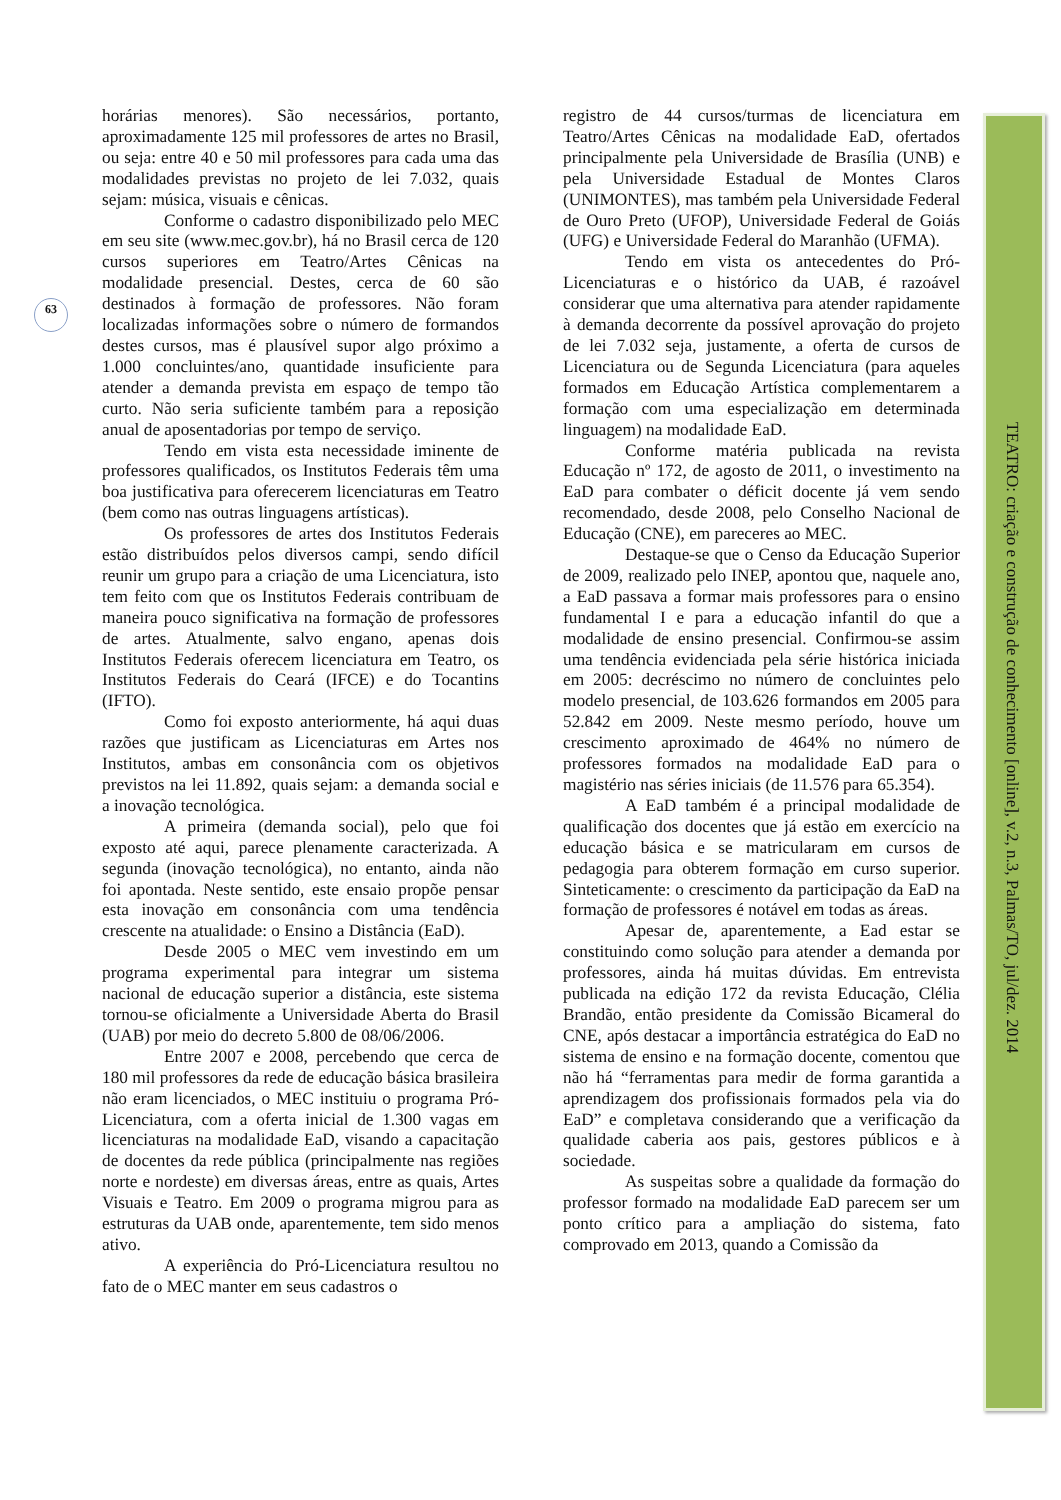63
horárias menores). São necessários, portanto, aproximadamente 125 mil professores de artes no Brasil, ou seja: entre 40 e 50 mil professores para cada uma das modalidades previstas no projeto de lei 7.032, quais sejam: música, visuais e cênicas.
Conforme o cadastro disponibilizado pelo MEC em seu site (www.mec.gov.br), há no Brasil cerca de 120 cursos superiores em Teatro/Artes Cênicas na modalidade presencial. Destes, cerca de 60 são destinados à formação de professores. Não foram localizadas informações sobre o número de formandos destes cursos, mas é plausível supor algo próximo a 1.000 concluintes/ano, quantidade insuficiente para atender a demanda prevista em espaço de tempo tão curto. Não seria suficiente também para a reposição anual de aposentadorias por tempo de serviço.
Tendo em vista esta necessidade iminente de professores qualificados, os Institutos Federais têm uma boa justificativa para oferecerem licenciaturas em Teatro (bem como nas outras linguagens artísticas).
Os professores de artes dos Institutos Federais estão distribuídos pelos diversos campi, sendo difícil reunir um grupo para a criação de uma Licenciatura, isto tem feito com que os Institutos Federais contribuam de maneira pouco significativa na formação de professores de artes. Atualmente, salvo engano, apenas dois Institutos Federais oferecem licenciatura em Teatro, os Institutos Federais do Ceará (IFCE) e do Tocantins (IFTO).
Como foi exposto anteriormente, há aqui duas razões que justificam as Licenciaturas em Artes nos Institutos, ambas em consonância com os objetivos previstos na lei 11.892, quais sejam: a demanda social e a inovação tecnológica.
A primeira (demanda social), pelo que foi exposto até aqui, parece plenamente caracterizada. A segunda (inovação tecnológica), no entanto, ainda não foi apontada. Neste sentido, este ensaio propõe pensar esta inovação em consonância com uma tendência crescente na atualidade: o Ensino a Distância (EaD).
Desde 2005 o MEC vem investindo em um programa experimental para integrar um sistema nacional de educação superior a distância, este sistema tornou-se oficialmente a Universidade Aberta do Brasil (UAB) por meio do decreto 5.800 de 08/06/2006.
Entre 2007 e 2008, percebendo que cerca de 180 mil professores da rede de educação básica brasileira não eram licenciados, o MEC instituiu o programa Pró-Licenciatura, com a oferta inicial de 1.300 vagas em licenciaturas na modalidade EaD, visando a capacitação de docentes da rede pública (principalmente nas regiões norte e nordeste) em diversas áreas, entre as quais, Artes Visuais e Teatro. Em 2009 o programa migrou para as estruturas da UAB onde, aparentemente, tem sido menos ativo.
A experiência do Pró-Licenciatura resultou no fato de o MEC manter em seus cadastros o
registro de 44 cursos/turmas de licenciatura em Teatro/Artes Cênicas na modalidade EaD, ofertados principalmente pela Universidade de Brasília (UNB) e pela Universidade Estadual de Montes Claros (UNIMONTES), mas também pela Universidade Federal de Ouro Preto (UFOP), Universidade Federal de Goiás (UFG) e Universidade Federal do Maranhão (UFMA).
Tendo em vista os antecedentes do Pró-Licenciaturas e o histórico da UAB, é razoável considerar que uma alternativa para atender rapidamente à demanda decorrente da possível aprovação do projeto de lei 7.032 seja, justamente, a oferta de cursos de Licenciatura ou de Segunda Licenciatura (para aqueles formados em Educação Artística complementarem a formação com uma especialização em determinada linguagem) na modalidade EaD.
Conforme matéria publicada na revista Educação nº 172, de agosto de 2011, o investimento na EaD para combater o déficit docente já vem sendo recomendado, desde 2008, pelo Conselho Nacional de Educação (CNE), em pareceres ao MEC.
Destaque-se que o Censo da Educação Superior de 2009, realizado pelo INEP, apontou que, naquele ano, a EaD passava a formar mais professores para o ensino fundamental I e para a educação infantil do que a modalidade de ensino presencial. Confirmou-se assim uma tendência evidenciada pela série histórica iniciada em 2005: decréscimo no número de concluintes pelo modelo presencial, de 103.626 formandos em 2005 para 52.842 em 2009. Neste mesmo período, houve um crescimento aproximado de 464% no número de professores formados na modalidade EaD para o magistério nas séries iniciais (de 11.576 para 65.354).
A EaD também é a principal modalidade de qualificação dos docentes que já estão em exercício na educação básica e se matricularam em cursos de pedagogia para obterem formação em curso superior. Sinteticamente: o crescimento da participação da EaD na formação de professores é notável em todas as áreas.
Apesar de, aparentemente, a Ead estar se constituindo como solução para atender a demanda por professores, ainda há muitas dúvidas. Em entrevista publicada na edição 172 da revista Educação, Clélia Brandão, então presidente da Comissão Bicameral do CNE, após destacar a importância estratégica do EaD no sistema de ensino e na formação docente, comentou que não há “ferramentas para medir de forma garantida a aprendizagem dos profissionais formados pela via do EaD” e completava considerando que a verificação da qualidade caberia aos pais, gestores públicos e à sociedade.
As suspeitas sobre a qualidade da formação do professor formado na modalidade EaD parecem ser um ponto crítico para a ampliação do sistema, fato comprovado em 2013, quando a Comissão da
TEATRO: criação e construção de conhecimento [online], v.2, n.3, Palmas/TO, jul/dez. 2014